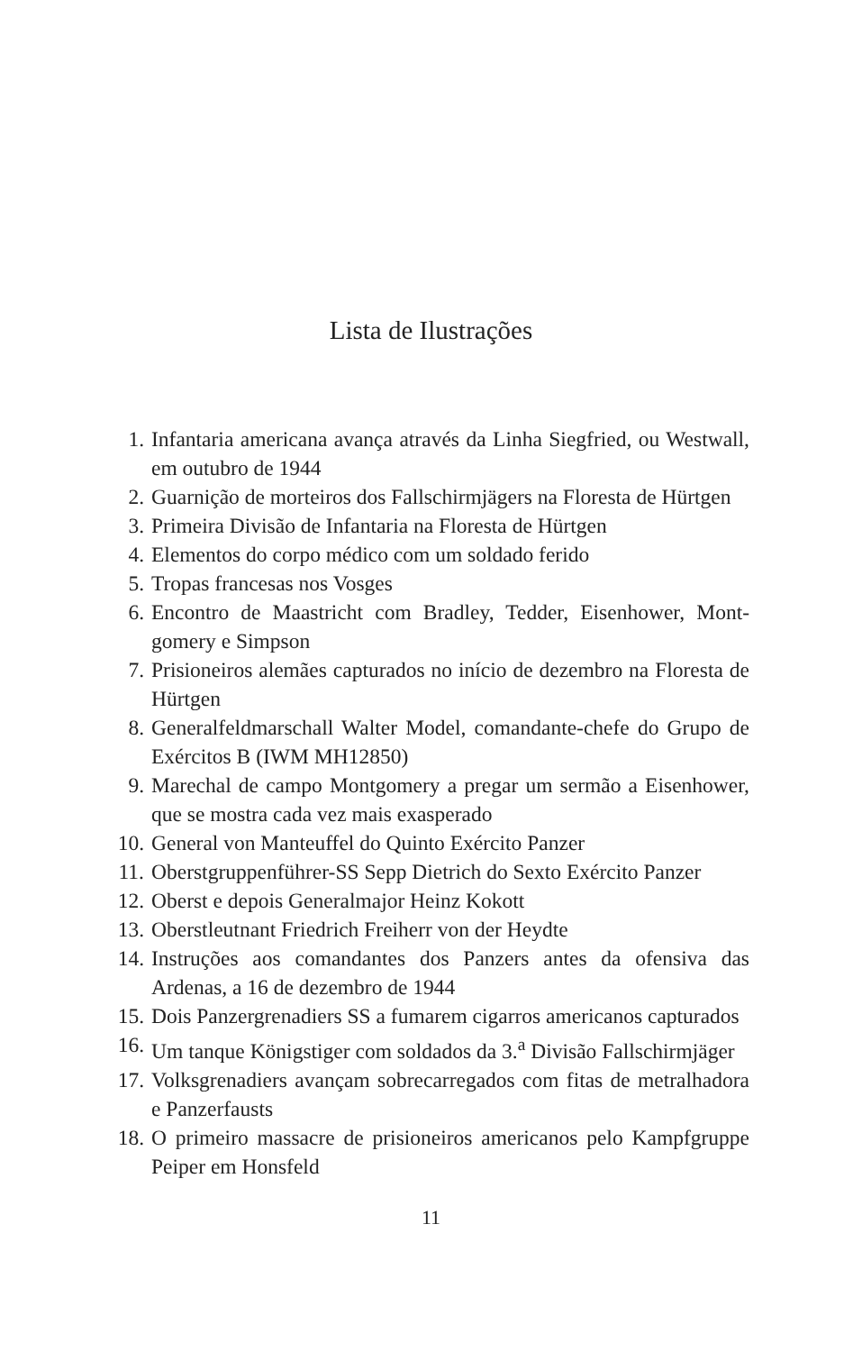Lista de Ilustrações
1. Infantaria americana avança através da Linha Siegfried, ou Westwall, em outubro de 1944
2. Guarnição de morteiros dos Fallschirmjägers na Floresta de Hürtgen
3. Primeira Divisão de Infantaria na Floresta de Hürtgen
4. Elementos do corpo médico com um soldado ferido
5. Tropas francesas nos Vosges
6. Encontro de Maastricht com Bradley, Tedder, Eisenhower, Mont­gomery e Simpson
7. Prisioneiros alemães capturados no início de dezembro na Flores­ta de Hürtgen
8. Generalfeldmarschall Walter Model, comandante-chefe do Grupo de Exércitos B (IWM MH12850)
9. Marechal de campo Montgomery a pregar um sermão a Eisenhower, que se mostra cada vez mais exasperado
10. General von Manteuffel do Quinto Exército Panzer
11. Oberstgruppenführer-SS Sepp Dietrich do Sexto Exército Panzer
12. Oberst e depois Generalmajor Heinz Kokott
13. Oberstleutnant Friedrich Freiherr von der Heydte
14. Instruções aos comandantes dos Panzers antes da ofensiva das Ardenas, a 16 de dezembro de 1944
15. Dois Panzergrenadiers SS a fumarem cigarros americanos captu­rados
16. Um tanque Königstiger com soldados da 3.<sup>a</sup> Divisão Fallschirm­jäger
17. Volksgrenadiers avançam sobrecarregados com fitas de metralha­dora e Panzerfausts
18. O primeiro massacre de prisioneiros americanos pelo Kampfgruppe Peiper em Honsfeld
11